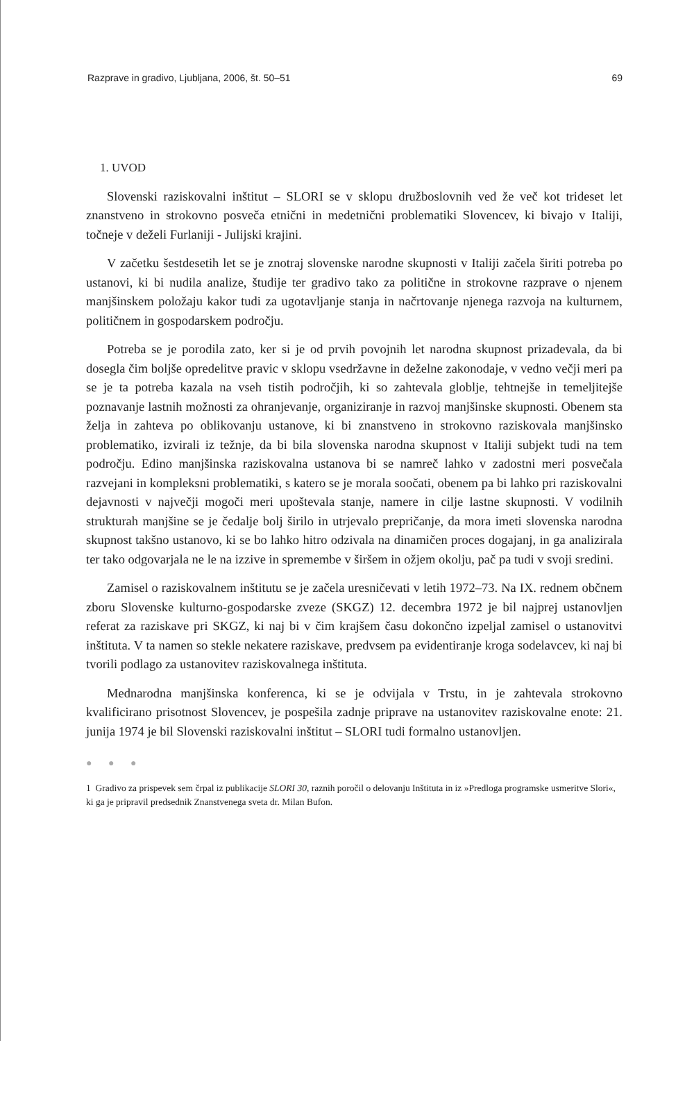Razprave in gradivo, Ljubljana, 2006, št. 50–51 69
1. UVOD
Slovenski raziskovalni inštitut – SLORI se v sklopu družboslovnih ved že več kot trideset let znanstveno in strokovno posveča etnični in medetnični problematiki Slovencev, ki bivajo v Italiji, točneje v deželi Furlaniji - Julijski krajini.
V začetku šestdesetih let se je znotraj slovenske narodne skupnosti v Italiji začela širiti potreba po ustanovi, ki bi nudila analize, študije ter gradivo tako za politične in strokovne razprave o njenem manjšinskem položaju kakor tudi za ugotavljanje stanja in načrtovanje njenega razvoja na kulturnem, političnem in gospodarskem področju.
Potreba se je porodila zato, ker si je od prvih povojnih let narodna skupnost prizadevala, da bi dosegla čim boljše opredelitve pravic v sklopu vsedržavne in deželne zakonodaje, v vedno večji meri pa se je ta potreba kazala na vseh tistih področjih, ki so zahtevala globlje, tehtnejše in temeljitejše poznavanje lastnih možnosti za ohranjevanje, organiziranje in razvoj manjšinske skupnosti. Obenem sta želja in zahteva po oblikovanju ustanove, ki bi znanstveno in strokovno raziskovala manjšinsko problematiko, izvirali iz težnje, da bi bila slovenska narodna skupnost v Italiji subjekt tudi na tem področju. Edino manjšinska raziskovalna ustanova bi se namreč lahko v zadostni meri posvečala razvejani in kompleksni problematiki, s katero se je morala soočati, obenem pa bi lahko pri raziskovalni dejavnosti v največji mogoči meri upoštevala stanje, namere in cilje lastne skupnosti. V vodilnih strukturah manjšine se je čedalje bolj širilo in utrjevalo prepričanje, da mora imeti slovenska narodna skupnost takšno ustanovo, ki se bo lahko hitro odzivala na dinamičen proces dogajanj, in ga analizirala ter tako odgovarjala ne le na izzive in spremembe v širšem in ožjem okolju, pač pa tudi v svoji sredini.
Zamisel o raziskovalnem inštitutu se je začela uresničevati v letih 1972–73. Na IX. rednem občnem zboru Slovenske kulturno-gospodarske zveze (SKGZ) 12. decembra 1972 je bil najprej ustanovljen referat za raziskave pri SKGZ, ki naj bi v čim krajšem času dokončno izpeljal zamisel o ustanovitvi inštituta. V ta namen so stekle nekatere raziskave, predvsem pa evidentiranje kroga sodelavcev, ki naj bi tvorili podlago za ustanovitev raziskovalnega inštituta.
Mednarodna manjšinska konferenca, ki se je odvijala v Trstu, in je zahtevala strokovno kvalificirano prisotnost Slovencev, je pospešila zadnje priprave na ustanovitev raziskovalne enote: 21. junija 1974 je bil Slovenski raziskovalni inštitut – SLORI tudi formalno ustanovljen.
● ● ●
1 Gradivo za prispevek sem črpal iz publikacije SLORI 30, raznih poročil o delovanju Inštituta in iz »Predloga programske usmeritve Slori«, ki ga je pripravil predsednik Znanstvenega sveta dr. Milan Bufon.